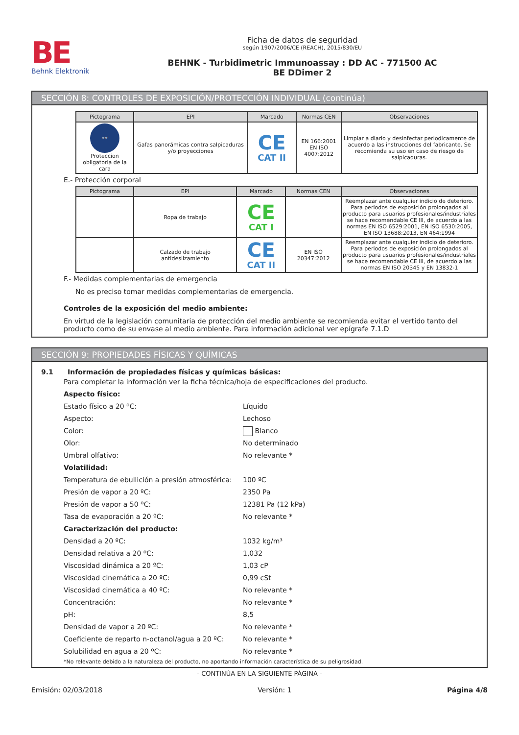BE
Behnk Elektronik
Ficha de datos de seguridad
según 1907/2006/CE (REACH), 2015/830/EU
BEHNK - Turbidimetric Immunoassay : DD AC - 771500 AC
BE DDimer 2
SECCIÓN 8: CONTROLES DE EXPOSICIÓN/PROTECCIÓN INDIVIDUAL (continúa)
| Pictograma | EPI | Marcado | Normas CEN | Observaciones |
| --- | --- | --- | --- | --- |
| 👓 Proteccion obligatoria de la cara | Gafas panorámicas contra salpicaduras y/o proyecciones | CE CAT II | EN 166:2001 EN ISO 4007:2012 | Limpiar a diario y desinfectar periodicamente de acuerdo a las instrucciones del fabricante. Se recomienda su uso en caso de riesgo de salpicaduras. |
E.- Protección corporal
| Pictograma | EPI | Marcado | Normas CEN | Observaciones |
| --- | --- | --- | --- | --- |
| | Ropa de trabajo | CE CAT I | | Reemplazar ante cualquier indicio de deterioro. Para periodos de exposición prolongados al producto para usuarios profesionales/industriales se hace recomendable CE III, de acuerdo a las normas EN ISO 6529:2001, EN ISO 6530:2005, EN ISO 13688:2013, EN 464:1994 |
| | Calzado de trabajo antideslizamiento | CE CAT II | EN ISO 20347:2012 | Reemplazar ante cualquier indicio de deterioro. Para periodos de exposición prolongados al producto para usuarios profesionales/industriales se hace recomendable CE III, de acuerdo a las normas EN ISO 20345 y EN 13832-1 |
F.- Medidas complementarias de emergencia
No es preciso tomar medidas complementarias de emergencia.
Controles de la exposición del medio ambiente:
En virtud de la legislación comunitaria de protección del medio ambiente se recomienda evitar el vertido tanto del producto como de su envase al medio ambiente. Para información adicional ver epígrafe 7.1.D
SECCIÓN 9: PROPIEDADES FÍSICAS Y QUÍMICAS
9.1 Información de propiedades físicas y químicas básicas:
Para completar la información ver la ficha técnica/hoja de especificaciones del producto.
Aspecto físico:
Estado físico a 20 ºC: Líquido
Aspecto: Lechoso
Color: Blanco
Olor: No determinado
Umbral olfativo: No relevante *
Volatilidad:
Temperatura de ebullición a presión atmosférica: 100 ºC
Presión de vapor a 20 ºC: 2350 Pa
Presión de vapor a 50 ºC: 12381 Pa (12 kPa)
Tasa de evaporación a 20 ºC: No relevante *
Caracterización del producto:
Densidad a 20 ºC: 1032 kg/m³
Densidad relativa a 20 ºC: 1,032
Viscosidad dinámica a 20 ºC: 1,03 cP
Viscosidad cinemática a 20 ºC: 0,99 cSt
Viscosidad cinemática a 40 ºC: No relevante *
Concentración: No relevante *
pH: 8,5
Densidad de vapor a 20 ºC: No relevante *
Coeficiente de reparto n-octanol/agua a 20 ºC: No relevante *
Solubilidad en agua a 20 ºC: No relevante *
*No relevante debido a la naturaleza del producto, no aportando información característica de su peligrosidad.
- CONTINÚA EN LA SIGUIENTE PÁGINA -
Emisión: 02/03/2018 Versión: 1 Página 4/8